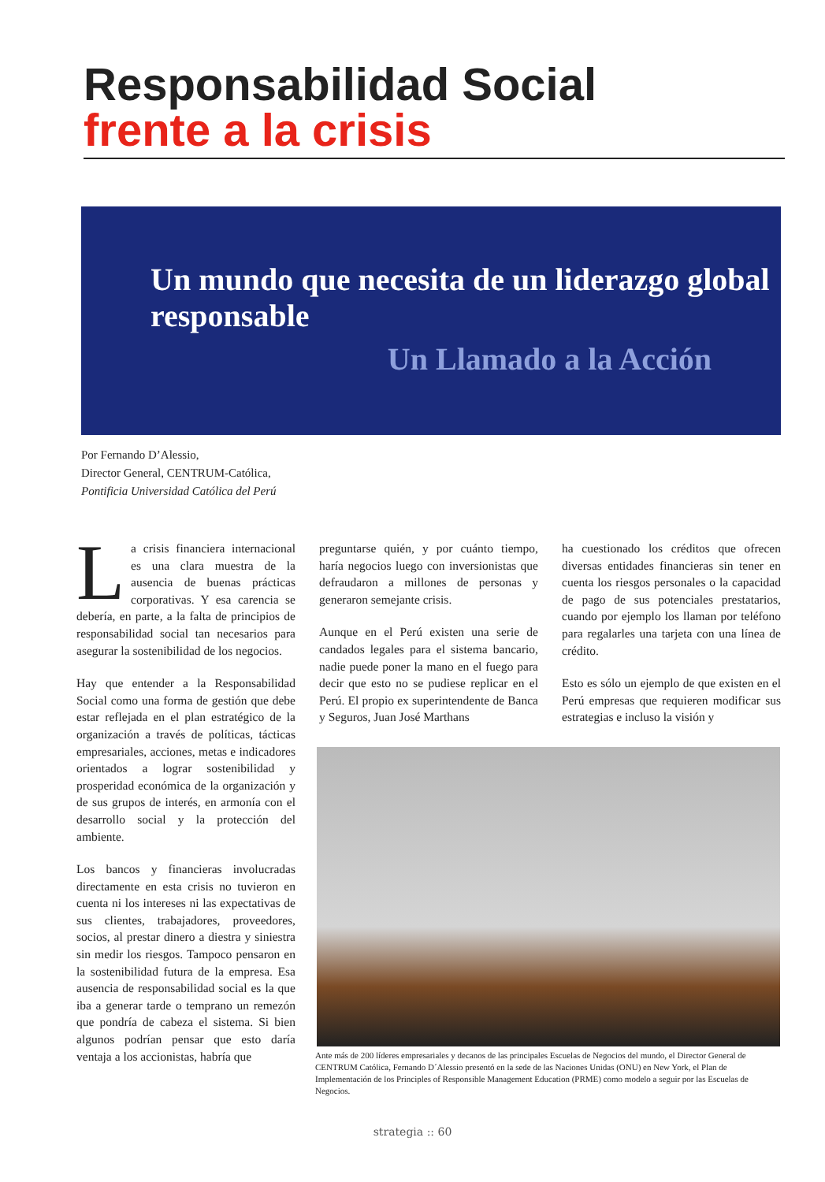Responsabilidad Social
frente a la crisis
Un mundo que necesita de un liderazgo global responsable
Un Llamado a la Acción
Por Fernando D’Alessio,
Director General, CENTRUM-Católica,
Pontificia Universidad Católica del Perú
La crisis financiera internacional es una clara muestra de la ausencia de buenas prácticas corporativas. Y esa carencia se debería, en parte, a la falta de principios de responsabilidad social tan necesarios para asegurar la sostenibilidad de los negocios.
Hay que entender a la Responsabilidad Social como una forma de gestión que debe estar reflejada en el plan estratégico de la organización a través de políticas, tácticas empresariales, acciones, metas e indicadores orientados a lograr sostenibilidad y prosperidad económica de la organización y de sus grupos de interés, en armonía con el desarrollo social y la protección del ambiente.
Los bancos y financieras involucradas directamente en esta crisis no tuvieron en cuenta ni los intereses ni las expectativas de sus clientes, trabajadores, proveedores, socios, al prestar dinero a diestra y siniestra sin medir los riesgos. Tampoco pensaron en la sostenibilidad futura de la empresa. Esa ausencia de responsabilidad social es la que iba a generar tarde o temprano un remezón que pondría de cabeza el sistema. Si bien algunos podrían pensar que esto daría ventaja a los accionistas, habría que
preguntarse quién, y por cuánto tiempo, haría negocios luego con inversionistas que defraudaron a millones de personas y generaron semejante crisis.
Aunque en el Perú existen una serie de candados legales para el sistema bancario, nadie puede poner la mano en el fuego para decir que esto no se pudiese replicar en el Perú. El propio ex superintendente de Banca y Seguros, Juan José Marthans
ha cuestionado los créditos que ofrecen diversas entidades financieras sin tener en cuenta los riesgos personales o la capacidad de pago de sus potenciales prestatarios, cuando por ejemplo los llaman por teléfono para regalarles una tarjeta con una línea de crédito.
Esto es sólo un ejemplo de que existen en el Perú empresas que requieren modificar sus estrategias e incluso la visión y
Ante más de 200 líderes empresariales y decanos de las principales Escuelas de Negocios del mundo, el Director General de CENTRUM Católica, Fernando D´Alessio presentó en la sede de las Naciones Unidas (ONU) en New York, el Plan de Implementación de los Principles of Responsible Management Education (PRME) como modelo a seguir por las Escuelas de Negocios.
strategia :: 60